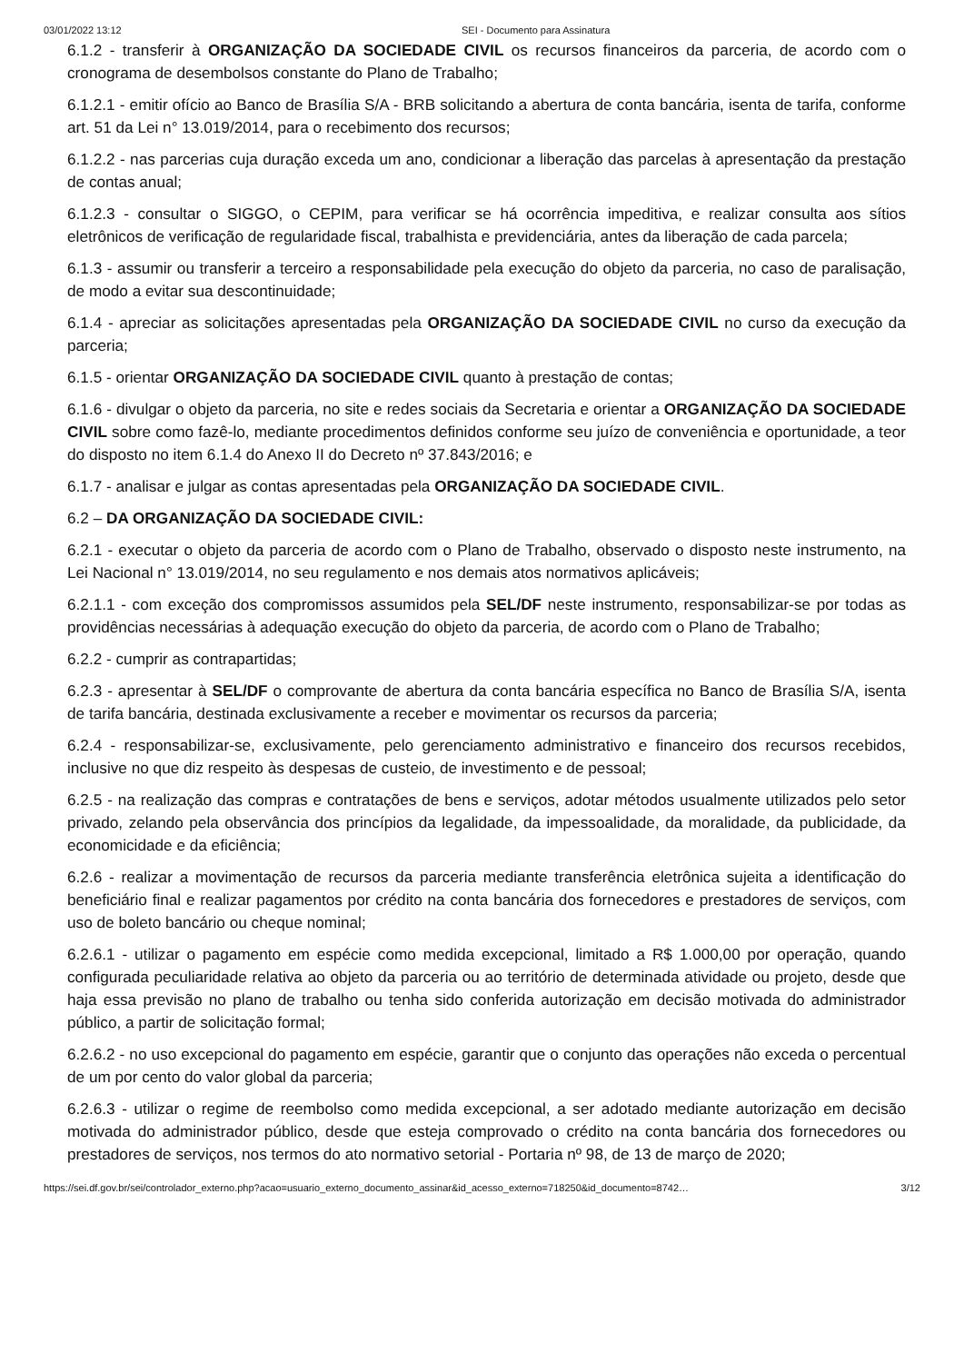03/01/2022 13:12 SEI - Documento para Assinatura
6.1.2 - transferir à ORGANIZAÇÃO DA SOCIEDADE CIVIL os recursos financeiros da parceria, de acordo com o cronograma de desembolsos constante do Plano de Trabalho;
6.1.2.1 - emitir ofício ao Banco de Brasília S/A - BRB solicitando a abertura de conta bancária, isenta de tarifa, conforme art. 51 da Lei n° 13.019/2014, para o recebimento dos recursos;
6.1.2.2 - nas parcerias cuja duração exceda um ano, condicionar a liberação das parcelas à apresentação da prestação de contas anual;
6.1.2.3 - consultar o SIGGO, o CEPIM, para verificar se há ocorrência impeditiva, e realizar consulta aos sítios eletrônicos de verificação de regularidade fiscal, trabalhista e previdenciária, antes da liberação de cada parcela;
6.1.3 - assumir ou transferir a terceiro a responsabilidade pela execução do objeto da parceria, no caso de paralisação, de modo a evitar sua descontinuidade;
6.1.4 - apreciar as solicitações apresentadas pela ORGANIZAÇÃO DA SOCIEDADE CIVIL no curso da execução da parceria;
6.1.5 - orientar ORGANIZAÇÃO DA SOCIEDADE CIVIL quanto à prestação de contas;
6.1.6 - divulgar o objeto da parceria, no site e redes sociais da Secretaria e orientar a ORGANIZAÇÃO DA SOCIEDADE CIVIL sobre como fazê-lo, mediante procedimentos definidos conforme seu juízo de conveniência e oportunidade, a teor do disposto no item 6.1.4 do Anexo II do Decreto nº 37.843/2016; e
6.1.7 - analisar e julgar as contas apresentadas pela ORGANIZAÇÃO DA SOCIEDADE CIVIL.
6.2 – DA ORGANIZAÇÃO DA SOCIEDADE CIVIL:
6.2.1 - executar o objeto da parceria de acordo com o Plano de Trabalho, observado o disposto neste instrumento, na Lei Nacional n° 13.019/2014, no seu regulamento e nos demais atos normativos aplicáveis;
6.2.1.1 - com exceção dos compromissos assumidos pela SEL/DF neste instrumento, responsabilizar-se por todas as providências necessárias à adequação execução do objeto da parceria, de acordo com o Plano de Trabalho;
6.2.2 - cumprir as contrapartidas;
6.2.3 - apresentar à SEL/DF o comprovante de abertura da conta bancária específica no Banco de Brasília S/A, isenta de tarifa bancária, destinada exclusivamente a receber e movimentar os recursos da parceria;
6.2.4 - responsabilizar-se, exclusivamente, pelo gerenciamento administrativo e financeiro dos recursos recebidos, inclusive no que diz respeito às despesas de custeio, de investimento e de pessoal;
6.2.5 - na realização das compras e contratações de bens e serviços, adotar métodos usualmente utilizados pelo setor privado, zelando pela observância dos princípios da legalidade, da impessoalidade, da moralidade, da publicidade, da economicidade e da eficiência;
6.2.6 - realizar a movimentação de recursos da parceria mediante transferência eletrônica sujeita a identificação do beneficiário final e realizar pagamentos por crédito na conta bancária dos fornecedores e prestadores de serviços, com uso de boleto bancário ou cheque nominal;
6.2.6.1 - utilizar o pagamento em espécie como medida excepcional, limitado a R$ 1.000,00 por operação, quando configurada peculiaridade relativa ao objeto da parceria ou ao território de determinada atividade ou projeto, desde que haja essa previsão no plano de trabalho ou tenha sido conferida autorização em decisão motivada do administrador público, a partir de solicitação formal;
6.2.6.2 - no uso excepcional do pagamento em espécie, garantir que o conjunto das operações não exceda o percentual de um por cento do valor global da parceria;
6.2.6.3 - utilizar o regime de reembolso como medida excepcional, a ser adotado mediante autorização em decisão motivada do administrador público, desde que esteja comprovado o crédito na conta bancária dos fornecedores ou prestadores de serviços, nos termos do ato normativo setorial - Portaria nº 98, de 13 de março de 2020;
https://sei.df.gov.br/sei/controlador_externo.php?acao=usuario_externo_documento_assinar&id_acesso_externo=718250&id_documento=8742… 3/12